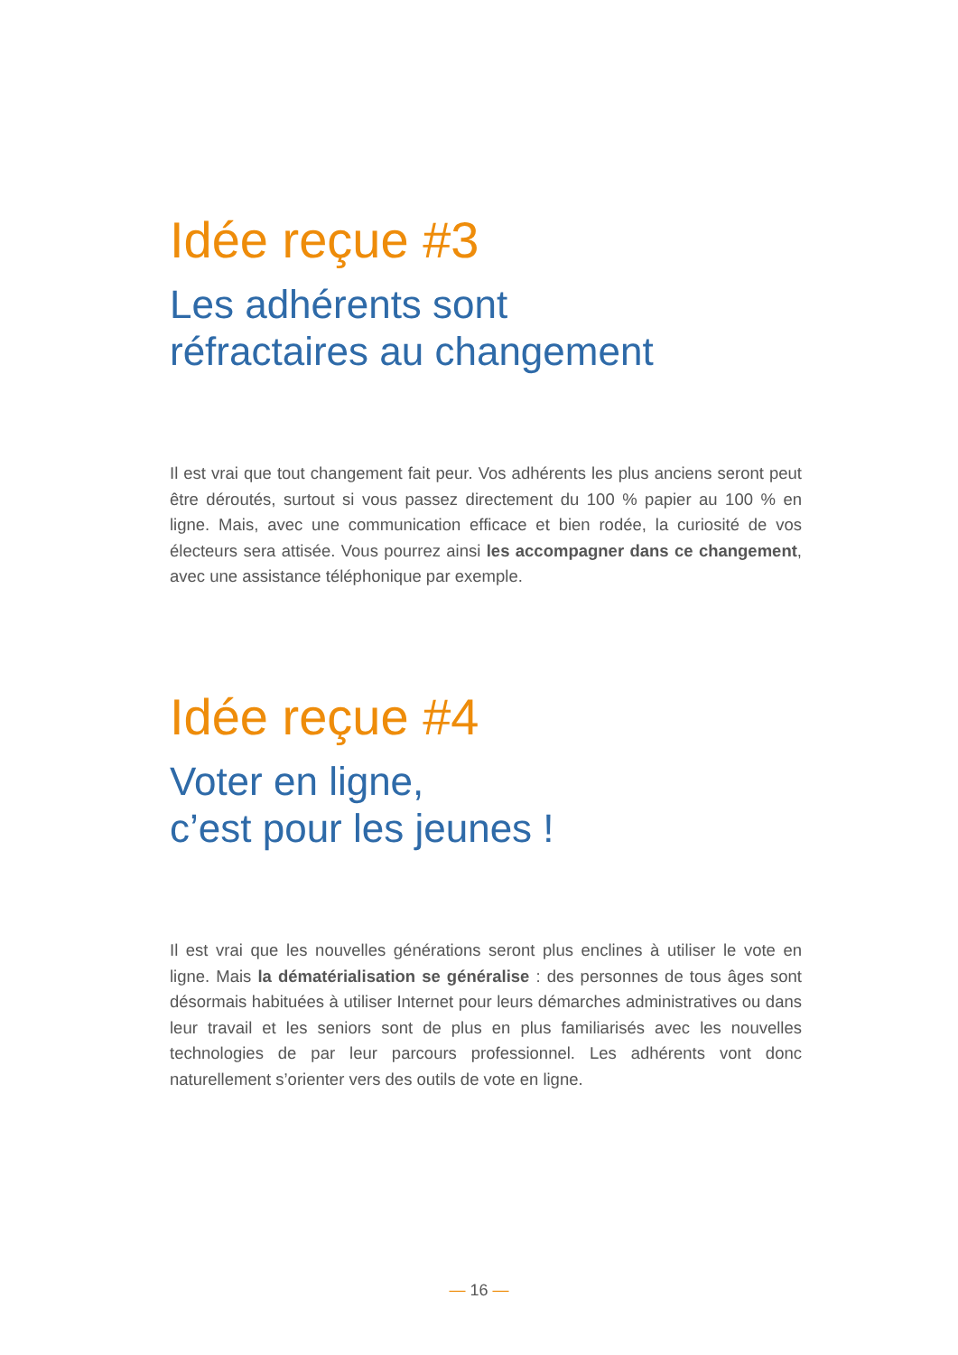Idée reçue #3
Les adhérents sont
réfractaires au changement
Il est vrai que tout changement fait peur. Vos adhérents les plus anciens seront peut être déroutés, surtout si vous passez directement du 100 % papier au 100 % en ligne. Mais, avec une communication efficace et bien rodée, la curiosité de vos électeurs sera attisée. Vous pourrez ainsi les accompagner dans ce changement, avec une assistance téléphonique par exemple.
Idée reçue #4
Voter en ligne,
c’est pour les jeunes !
Il est vrai que les nouvelles générations seront plus enclines à utiliser le vote en ligne. Mais la dématérialisation se généralise : des personnes de tous âges sont désormais habituées à utiliser Internet pour leurs démarches administratives ou dans leur travail et les seniors sont de plus en plus familiarisés avec les nouvelles technologies de par leur parcours professionnel. Les adhérents vont donc naturellement s’orienter vers des outils de vote en ligne.
— 16 —